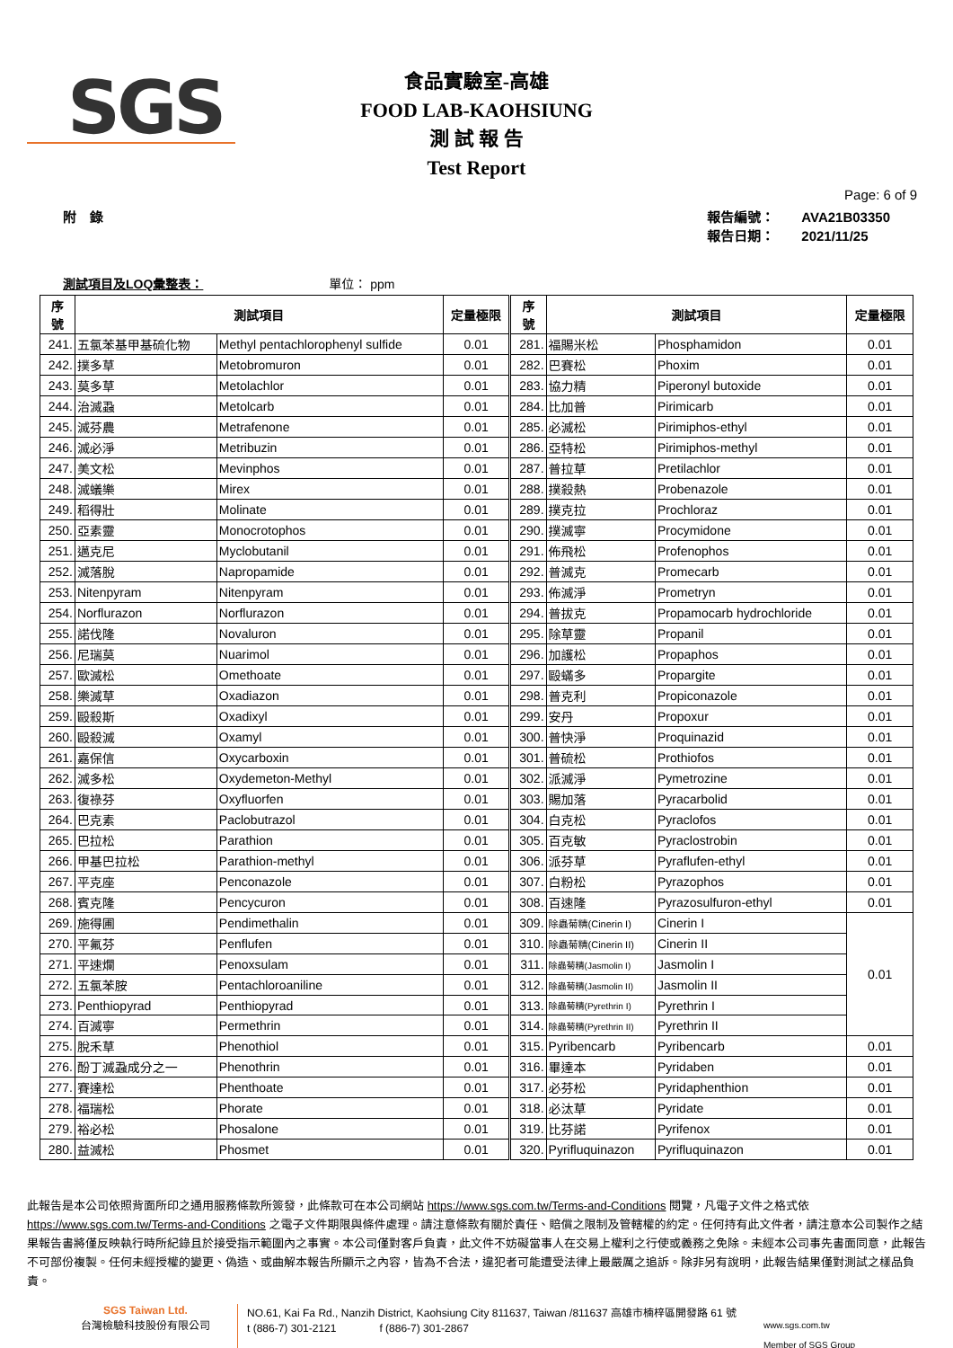SGS
食品實驗室-高雄
FOOD LAB-KAOHSIUNG
測 試 報 告
Test Report
Page: 6 of 9
附　錄 報告編號：　　AVA21B03350
報告日期：　　2021/11/25
測試項目及LOQ彙整表： 單位： ppm
| 序 號 | 測試項目 | | 定量極限 | 序 號 | 測試項目 | | 定量極限 |
| --- | --- | --- | --- | --- | --- | --- | --- |
| 241. | 五氯苯基甲基硫化物 | Methyl pentachlorophenyl sulfide | 0.01 | 281. | 福賜米松 | Phosphamidon | 0.01 |
| 242. | 撲多草 | Metobromuron | 0.01 | 282. | 巴賽松 | Phoxim | 0.01 |
| 243. | 莫多草 | Metolachlor | 0.01 | 283. | 協力精 | Piperonyl butoxide | 0.01 |
| 244. | 治滅蝨 | Metolcarb | 0.01 | 284. | 比加普 | Pirimicarb | 0.01 |
| 245. | 滅芬農 | Metrafenone | 0.01 | 285. | 必滅松 | Pirimiphos-ethyl | 0.01 |
| 246. | 滅必淨 | Metribuzin | 0.01 | 286. | 亞特松 | Pirimiphos-methyl | 0.01 |
| 247. | 美文松 | Mevinphos | 0.01 | 287. | 普拉草 | Pretilachlor | 0.01 |
| 248. | 滅蟻樂 | Mirex | 0.01 | 288. | 撲殺熱 | Probenazole | 0.01 |
| 249. | 稻得壯 | Molinate | 0.01 | 289. | 撲克拉 | Prochloraz | 0.01 |
| 250. | 亞素靈 | Monocrotophos | 0.01 | 290. | 撲滅寧 | Procymidone | 0.01 |
| 251. | 邁克尼 | Myclobutanil | 0.01 | 291. | 佈飛松 | Profenophos | 0.01 |
| 252. | 滅落脫 | Napropamide | 0.01 | 292. | 普滅克 | Promecarb | 0.01 |
| 253. | Nitenpyram | Nitenpyram | 0.01 | 293. | 佈滅淨 | Prometryn | 0.01 |
| 254. | Norflurazon | Norflurazon | 0.01 | 294. | 普拔克 | Propamocarb hydrochloride | 0.01 |
| 255. | 諾伐隆 | Novaluron | 0.01 | 295. | 除草靈 | Propanil | 0.01 |
| 256. | 尼瑞莫 | Nuarimol | 0.01 | 296. | 加護松 | Propaphos | 0.01 |
| 257. | 歐滅松 | Omethoate | 0.01 | 297. | 毆蟎多 | Propargite | 0.01 |
| 258. | 樂滅草 | Oxadiazon | 0.01 | 298. | 普克利 | Propiconazole | 0.01 |
| 259. | 毆殺斯 | Oxadixyl | 0.01 | 299. | 安丹 | Propoxur | 0.01 |
| 260. | 毆殺滅 | Oxamyl | 0.01 | 300. | 普快淨 | Proquinazid | 0.01 |
| 261. | 嘉保信 | Oxycarboxin | 0.01 | 301. | 普硫松 | Prothiofos | 0.01 |
| 262. | 滅多松 | Oxydemeton-Methyl | 0.01 | 302. | 派滅淨 | Pymetrozine | 0.01 |
| 263. | 復祿芬 | Oxyfluorfen | 0.01 | 303. | 賜加落 | Pyracarbolid | 0.01 |
| 264. | 巴克素 | Paclobutrazol | 0.01 | 304. | 白克松 | Pyraclofos | 0.01 |
| 265. | 巴拉松 | Parathion | 0.01 | 305. | 百克敏 | Pyraclostrobin | 0.01 |
| 266. | 甲基巴拉松 | Parathion-methyl | 0.01 | 306. | 派芬草 | Pyraflufen-ethyl | 0.01 |
| 267. | 平克座 | Penconazole | 0.01 | 307. | 白粉松 | Pyrazophos | 0.01 |
| 268. | 賓克隆 | Pencycuron | 0.01 | 308. | 百速隆 | Pyrazosulfuron-ethyl | 0.01 |
| 269. | 施得圃 | Pendimethalin | 0.01 | 309. | 除蟲菊精(Cinerin I) | Cinerin I | 0.01 |
| 270. | 平氟芬 | Penflufen | 0.01 | 310. | 除蟲菊精(Cinerin II) | Cinerin II | |
| 271. | 平速爛 | Penoxsulam | 0.01 | 311. | 除蟲菊精(Jasmolin I) | Jasmolin I | |
| 272. | 五氯苯胺 | Pentachloroaniline | 0.01 | 312. | 除蟲菊精(Jasmolin II) | Jasmolin II | |
| 273. | Penthiopyrad | Penthiopyrad | 0.01 | 313. | 除蟲菊精(Pyrethrin I) | Pyrethrin I | |
| 274. | 百滅寧 | Permethrin | 0.01 | 314. | 除蟲菊精(Pyrethrin II) | Pyrethrin II | |
| 275. | 脫禾草 | Phenothiol | 0.01 | 315. | Pyribencarb | Pyribencarb | 0.01 |
| 276. | 酚丁滅蝨成分之一 | Phenothrin | 0.01 | 316. | 畢達本 | Pyridaben | 0.01 |
| 277. | 賽達松 | Phenthoate | 0.01 | 317. | 必芬松 | Pyridaphenthion | 0.01 |
| 278. | 福瑞松 | Phorate | 0.01 | 318. | 必汰草 | Pyridate | 0.01 |
| 279. | 裕必松 | Phosalone | 0.01 | 319. | 比芬諾 | Pyrifenox | 0.01 |
| 280. | 益滅松 | Phosmet | 0.01 | 320. | Pyrifluquinazon | Pyrifluquinazon | 0.01 |
此報告是本公司依照背面所印之通用服務條款所簽發，此條款可在本公司網站 https://www.sgs.com.tw/Terms-and-Conditions 閱覽，凡電子文件之格式依 https://www.sgs.com.tw/Terms-and-Conditions 之電子文件期限與條件處理。請注意條款有關於責任、賠償之限制及管轄權的約定。任何持有此文件者，請注意本公司製作之結果報告書將僅反映執行時所紀錄且於接受指示範圍內之事實。本公司僅對客戶負責，此文件不妨礙當事人在交易上權利之行使或義務之免除。未經本公司事先書面同意，此報告不可部份複製。任何未經授權的變更、偽造、或曲解本報告所顯示之內容，皆為不合法，違犯者可能遭受法律上最嚴厲之追訴。除非另有說明，此報告結果僅對測試之樣品負責。
SGS Taiwan Ltd.
台灣檢驗科技股份有限公司
NO.61, Kai Fa Rd., Nanzih District, Kaohsiung City 811637, Taiwan /811637 高雄市楠梓區開發路 61 號
t (886-7) 301-2121　　　　f (886-7) 301-2867
www.sgs.com.tw
Member of SGS Group